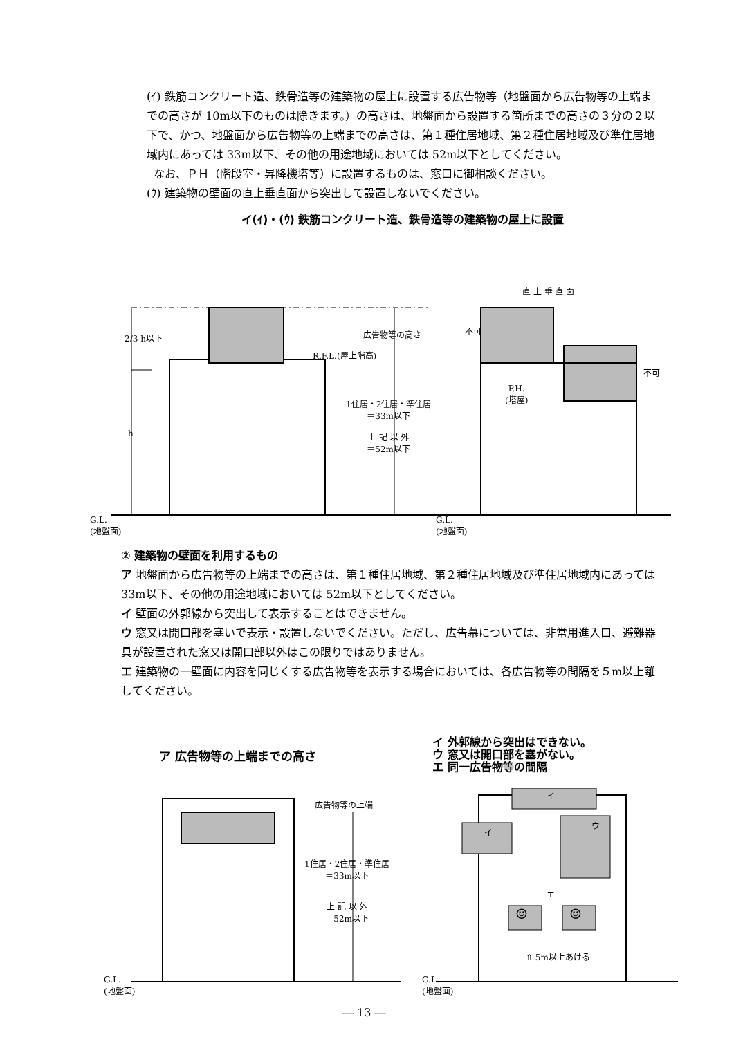(ｲ) 鉄筋コンクリート造、鉄骨造等の建築物の屋上に設置する広告物等（地盤面から広告物等の上端までの高さが 10m以下のものは除きます。）の高さは、地盤面から設置する箇所までの高さの３分の２以下で、かつ、地盤面から広告物等の上端までの高さは、第１種住居地域、第２種住居地域及び準住居地域内にあっては 33m以下、その他の用途地域においては 52m以下としてください。
なお、ＰＨ（階段室・昇降機塔等）に設置するものは、窓口に御相談ください。
(ｳ) 建築物の壁面の直上垂直面から突出して設置しないでください。
イ(ｲ)・(ｳ) 鉄筋コンクリート造、鉄骨造等の建築物の屋上に設置
2/3 h以下
h
広告物等の高さ
R.F.L.(屋上階高)
1住居・2住居・準住居
＝33m以下
上 記 以 外
＝52m以下
G.L.
(地盤面)
直 上 垂 直 面
不可
不可
P.H.
(塔屋)
G.L.
(地盤面)
② 建築物の壁面を利用するもの
ア 地盤面から広告物等の上端までの高さは、第１種住居地域、第２種住居地域及び準住居地域内にあっては 33m以下、その他の用途地域においては 52m以下としてください。
イ 壁面の外郭線から突出して表示することはできません。
ウ 窓又は開口部を塞いで表示・設置しないでください。ただし、広告幕については、非常用進入口、避難器具が設置された窓又は開口部以外はこの限りではありません。
エ 建築物の一壁面に内容を同じくする広告物等を表示する場合においては、各広告物等の間隔を５m以上離してください。
ア 広告物等の上端までの高さ
イ 外郭線から突出はできない。
ウ 窓又は開口部を塞がない。
エ 同一広告物等の間隔
広告物等の上端
1住居・2住居・準住居
＝33m以下
上 記 以 外
＝52m以下
G.L.
(地盤面)
イ
イ
ウ
エ
☺ ☺
⇧ 5m以上あける
G.L.
(地盤面)
― 13 ―